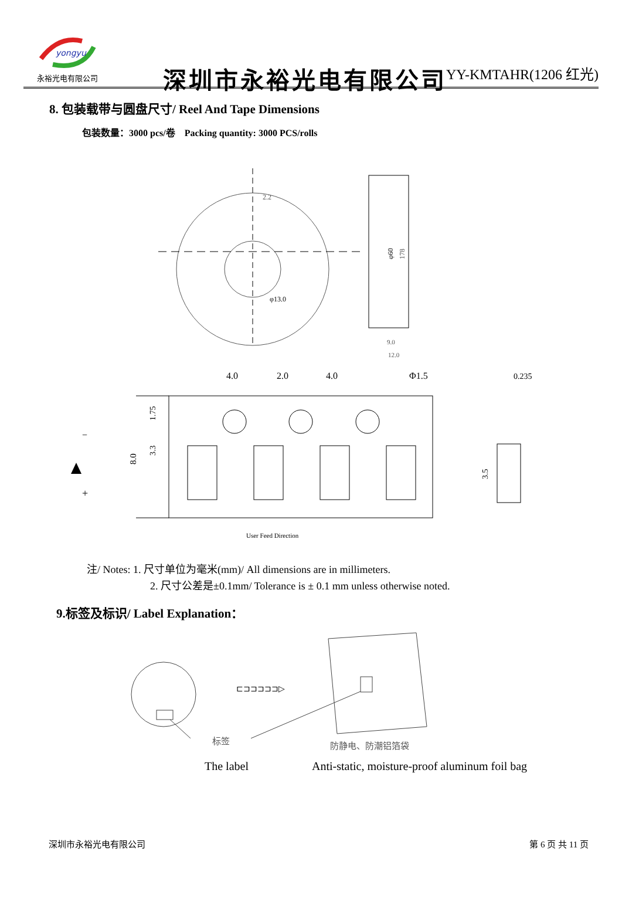yongyu
永裕光电有限公司
深圳市永裕光电有限公司
YY-KMTAHR(1206 红光)
8. 包装载带与圆盘尺寸/ Reel And Tape Dimensions
包装数量：3000 pcs/卷 Packing quantity: 3000 PCS/rolls
2.2
φ13.0
φ60
178
9.0
12.0
4.0
2.0
4.0
Φ1.5
0.235
8.0
1.75
3.3
3.5
−
+
User Feed Direction
注/ Notes: 1. 尺寸单位为毫米(mm)/ All dimensions are in millimeters.
2. 尺寸公差是±0.1mm/ Tolerance is ± 0.1 mm unless otherwise noted.
9.标签及标识/ Label Explanation：
⊏⊐⊐⊐⊐⊐▷
标签
防静电、防潮铝箔袋
The label Anti-static, moisture-proof aluminum foil bag
深圳市永裕光电有限公司 第 6 页 共 11 页